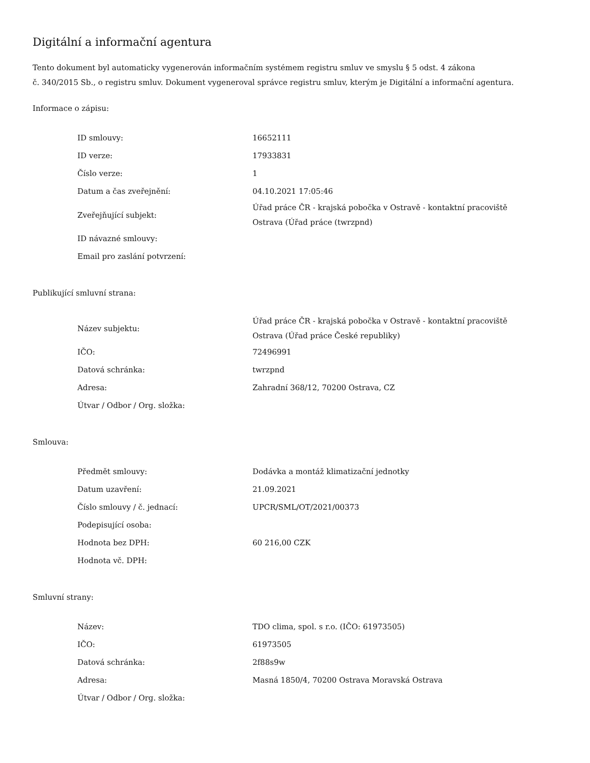Digitální a informační agentura
Tento dokument byl automaticky vygenerován informačním systémem registru smluv ve smyslu § 5 odst. 4 zákona
č. 340/2015 Sb., o registru smluv. Dokument vygeneroval správce registru smluv, kterým je Digitální a informační agentura.
Informace o zápisu:
| ID smlouvy: | 16652111 |
| ID verze: | 17933831 |
| Číslo verze: | 1 |
| Datum a čas zveřejnění: | 04.10.2021 17:05:46 |
| Zveřejňující subjekt: | Úřad práce ČR - krajská pobočka v Ostravě - kontaktní pracoviště Ostrava (Úřad práce (twrzpnd) |
| ID návazné smlouvy: | |
| Email pro zaslání potvrzení: | |
Publikující smluvní strana:
| Název subjektu: | Úřad práce ČR - krajská pobočka v Ostravě - kontaktní pracoviště Ostrava (Úřad práce České republiky) |
| IČO: | 72496991 |
| Datová schránka: | twrzpnd |
| Adresa: | Zahradní 368/12, 70200 Ostrava, CZ |
| Útvar / Odbor / Org. složka: | |
Smlouva:
| Předmět smlouvy: | Dodávka a montáž klimatizační jednotky |
| Datum uzavření: | 21.09.2021 |
| Číslo smlouvy / č. jednací: | UPCR/SML/OT/2021/00373 |
| Podepisující osoba: | |
| Hodnota bez DPH: | 60 216,00 CZK |
| Hodnota vč. DPH: | |
Smluvní strany:
| Název: | TDO clima, spol. s r.o. (IČO: 61973505) |
| IČO: | 61973505 |
| Datová schránka: | 2f88s9w |
| Adresa: | Masná 1850/4, 70200 Ostrava Moravská Ostrava |
| Útvar / Odbor / Org. složka: | |